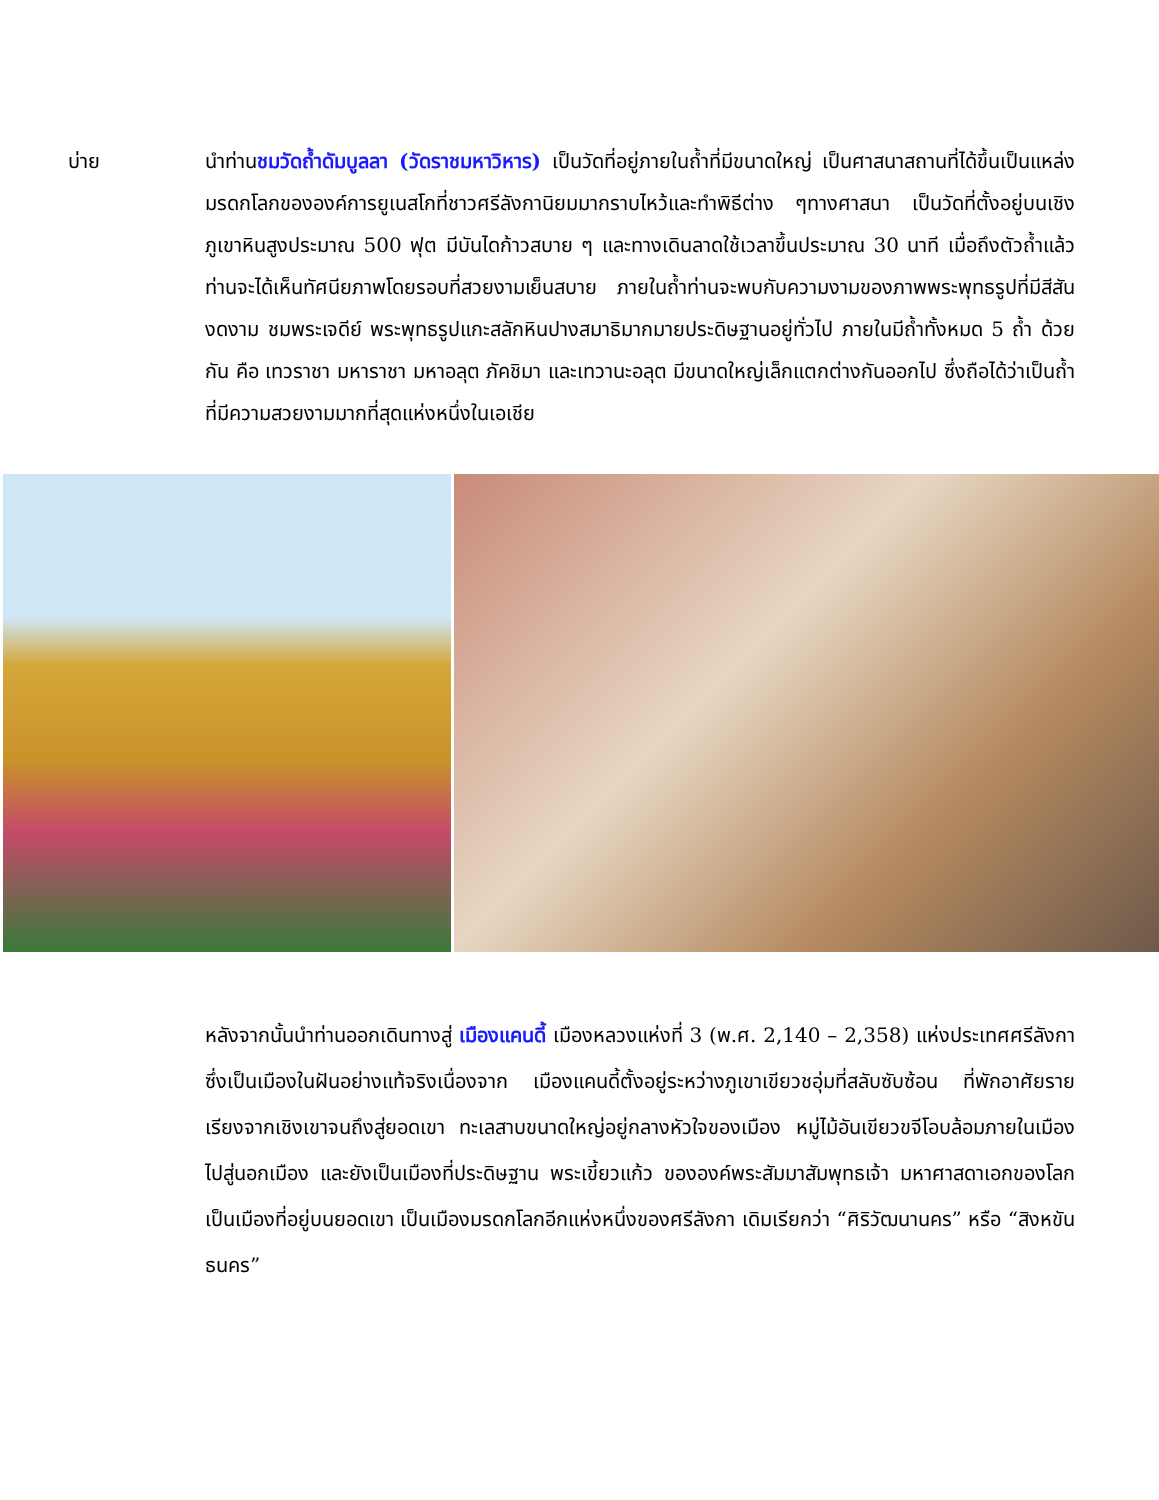บ่าย นำท่านชมวัดถ้ำดัมบูลลา (วัดราชมหาวิหาร) เป็นวัดที่อยู่ภายในถ้ำที่มีขนาดใหญ่ เป็นศาสนาสถานที่ได้ขึ้นเป็นแหล่งมรดกโลกขององค์การยูเนสโกที่ชาวศรีลังกานิยมมากราบไหว้และทำพิธีต่าง ๆทางศาสนา เป็นวัดที่ตั้งอยู่บนเชิงภูเขาหินสูงประมาณ 500 ฟุต มีบันไดก้าวสบาย ๆ และทางเดินลาดใช้เวลาขึ้นประมาณ 30 นาที เมื่อถึงตัวถ้ำแล้ว ท่านจะได้เห็นทัศนียภาพโดยรอบที่สวยงามเย็นสบาย ภายในถ้ำท่านจะพบกับความงามของภาพพระพุทธรูปที่มีสีสันงดงาม ชมพระเจดีย์ พระพุทธรูปแกะสลักหินปางสมาธิมากมายประดิษฐานอยู่ทั่วไป ภายในมีถ้ำทั้งหมด 5 ถ้ำ ด้วยกัน คือ เทวราชา มหาราชา มหาอลุต ภัคชิมา และเทวานะอลุต มีขนาดใหญ่เล็กแตกต่างกันออกไป ซึ่งถือได้ว่าเป็นถ้ำที่มีความสวยงามมากที่สุดแห่งหนึ่งในเอเชีย
หลังจากนั้นนำท่านออกเดินทางสู่ เมืองแคนดี้ เมืองหลวงแห่งที่ 3 (พ.ศ. 2,140 – 2,358) แห่งประเทศศรีลังกาซึ่งเป็นเมืองในฝันอย่างแท้จริงเนื่องจาก เมืองแคนดี้ตั้งอยู่ระหว่างภูเขาเขียวชอุ่มที่สลับซับซ้อน ที่พักอาศัยรายเรียงจากเชิงเขาจนถึงสู่ยอดเขา ทะเลสาบขนาดใหญ่อยู่กลางหัวใจของเมือง หมู่ไม้อันเขียวขจีโอบล้อมภายในเมืองไปสู่นอกเมือง และยังเป็นเมืองที่ประดิษฐาน พระเขี้ยวแก้ว ขององค์พระสัมมาสัมพุทธเจ้า มหาศาสดาเอกของโลก เป็นเมืองที่อยู่บนยอดเขา เป็นเมืองมรดกโลกอีกแห่งหนึ่งของศรีลังกา เดิมเรียกว่า “ศิริวัฒนานคร” หรือ “สิงหขันธนคร”